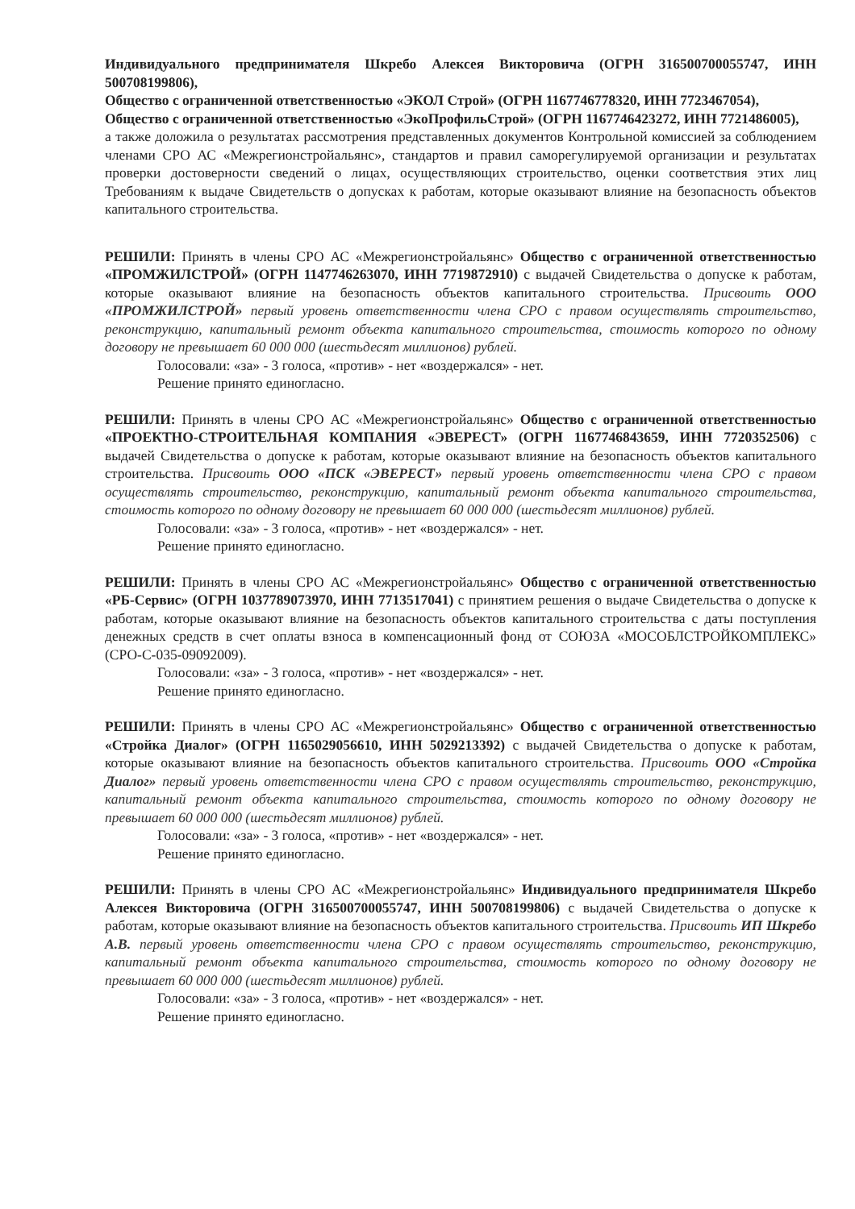Индивидуального предпринимателя Шкребо Алексея Викторовича (ОГРН 316500700055747, ИНН 500708199806),
Общество с ограниченной ответственностью «ЭКОЛ Строй» (ОГРН 1167746778320, ИНН 7723467054),
Общество с ограниченной ответственностью «ЭкоПрофильСтрой» (ОГРН 1167746423272, ИНН 7721486005),
а также доложила о результатах рассмотрения представленных документов Контрольной комиссией за соблюдением членами СРО АС «Межрегионстройальянс», стандартов и правил саморегулируемой организации и результатах проверки достоверности сведений о лицах, осуществляющих строительство, оценки соответствия этих лиц Требованиям к выдаче Свидетельств о допусках к работам, которые оказывают влияние на безопасность объектов капитального строительства.
РЕШИЛИ: Принять в члены СРО АС «Межрегионстройальянс» Общество с ограниченной ответственностью «ПРОМЖИЛСТРОЙ» (ОГРН 1147746263070, ИНН 7719872910) с выдачей Свидетельства о допуске к работам, которые оказывают влияние на безопасность объектов капитального строительства. Присвоить ООО «ПРОМЖИЛСТРОЙ» первый уровень ответственности члена СРО с правом осуществлять строительство, реконструкцию, капитальный ремонт объекта капитального строительства, стоимость которого по одному договору не превышает 60 000 000 (шестьдесят миллионов) рублей.
Голосовали: «за» - 3 голоса, «против» - нет «воздержался» - нет.
Решение принято единогласно.
РЕШИЛИ: Принять в члены СРО АС «Межрегионстройальянс» Общество с ограниченной ответственностью «ПРОЕКТНО-СТРОИТЕЛЬНАЯ КОМПАНИЯ «ЭВЕРЕСТ» (ОГРН 1167746843659, ИНН 7720352506) с выдачей Свидетельства о допуске к работам, которые оказывают влияние на безопасность объектов капитального строительства. Присвоить ООО «ПСК «ЭВЕРЕСТ» первый уровень ответственности члена СРО с правом осуществлять строительство, реконструкцию, капитальный ремонт объекта капитального строительства, стоимость которого по одному договору не превышает 60 000 000 (шестьдесят миллионов) рублей.
Голосовали: «за» - 3 голоса, «против» - нет «воздержался» - нет.
Решение принято единогласно.
РЕШИЛИ: Принять в члены СРО АС «Межрегионстройальянс» Общество с ограниченной ответственностью «РБ-Сервис» (ОГРН 1037789073970, ИНН 7713517041) с принятием решения о выдаче Свидетельства о допуске к работам, которые оказывают влияние на безопасность объектов капитального строительства с даты поступления денежных средств в счет оплаты взноса в компенсационный фонд от СОЮЗА «МОСОБЛСТРОЙКОМПЛЕКС» (СРО-С-035-09092009).
Голосовали: «за» - 3 голоса, «против» - нет «воздержался» - нет.
Решение принято единогласно.
РЕШИЛИ: Принять в члены СРО АС «Межрегионстройальянс» Общество с ограниченной ответственностью «Стройка Диалог» (ОГРН 1165029056610, ИНН 5029213392) с выдачей Свидетельства о допуске к работам, которые оказывают влияние на безопасность объектов капитального строительства. Присвоить ООО «Стройка Диалог» первый уровень ответственности члена СРО с правом осуществлять строительство, реконструкцию, капитальный ремонт объекта капитального строительства, стоимость которого по одному договору не превышает 60 000 000 (шестьдесят миллионов) рублей.
Голосовали: «за» - 3 голоса, «против» - нет «воздержался» - нет.
Решение принято единогласно.
РЕШИЛИ: Принять в члены СРО АС «Межрегионстройальянс» Индивидуального предпринимателя Шкребо Алексея Викторовича (ОГРН 316500700055747, ИНН 500708199806) с выдачей Свидетельства о допуске к работам, которые оказывают влияние на безопасность объектов капитального строительства. Присвоить ИП Шкребо А.В. первый уровень ответственности члена СРО с правом осуществлять строительство, реконструкцию, капитальный ремонт объекта капитального строительства, стоимость которого по одному договору не превышает 60 000 000 (шестьдесят миллионов) рублей.
Голосовали: «за» - 3 голоса, «против» - нет «воздержался» - нет.
Решение принято единогласно.